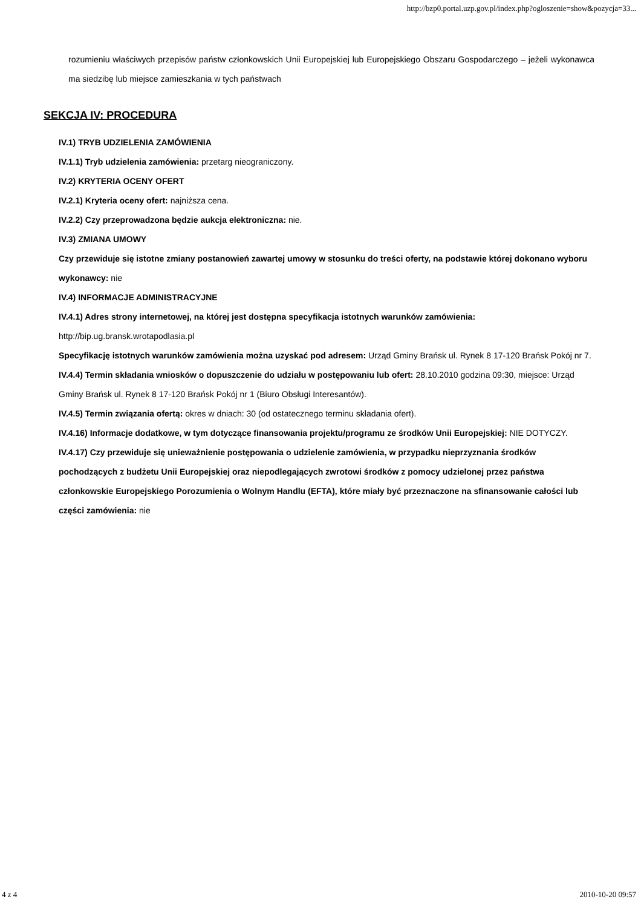http://bzp0.portal.uzp.gov.pl/index.php?ogloszenie=show&pozycja=33...
rozumieniu właściwych przepisów państw członkowskich Unii Europejskiej lub Europejskiego Obszaru Gospodarczego – jeżeli wykonawca ma siedzibę lub miejsce zamieszkania w tych państwach
SEKCJA IV: PROCEDURA
IV.1) TRYB UDZIELENIA ZAMÓWIENIA
IV.1.1) Tryb udzielenia zamówienia: przetarg nieograniczony.
IV.2) KRYTERIA OCENY OFERT
IV.2.1) Kryteria oceny ofert: najniższa cena.
IV.2.2) Czy przeprowadzona będzie aukcja elektroniczna: nie.
IV.3) ZMIANA UMOWY
Czy przewiduje się istotne zmiany postanowień zawartej umowy w stosunku do treści oferty, na podstawie której dokonano wyboru wykonawcy: nie
IV.4) INFORMACJE ADMINISTRACYJNE
IV.4.1) Adres strony internetowej, na której jest dostępna specyfikacja istotnych warunków zamówienia: http://bip.ug.bransk.wrotapodlasia.pl
Specyfikację istotnych warunków zamówienia można uzyskać pod adresem: Urząd Gminy Brańsk ul. Rynek 8 17-120 Brańsk Pokój nr 7.
IV.4.4) Termin składania wniosków o dopuszczenie do udziału w postępowaniu lub ofert: 28.10.2010 godzina 09:30, miejsce: Urząd Gminy Brańsk ul. Rynek 8 17-120 Brańsk Pokój nr 1 (Biuro Obsługi Interesantów).
IV.4.5) Termin związania ofertą: okres w dniach: 30 (od ostatecznego terminu składania ofert).
IV.4.16) Informacje dodatkowe, w tym dotyczące finansowania projektu/programu ze środków Unii Europejskiej: NIE DOTYCZY.
IV.4.17) Czy przewiduje się unieważnienie postępowania o udzielenie zamówienia, w przypadku nieprzyznania środków pochodzących z budżetu Unii Europejskiej oraz niepodlegających zwrotowi środków z pomocy udzielonej przez państwa członkowskie Europejskiego Porozumienia o Wolnym Handlu (EFTA), które miały być przeznaczone na sfinansowanie całości lub części zamówienia: nie
4 z 4 2010-10-20 09:57